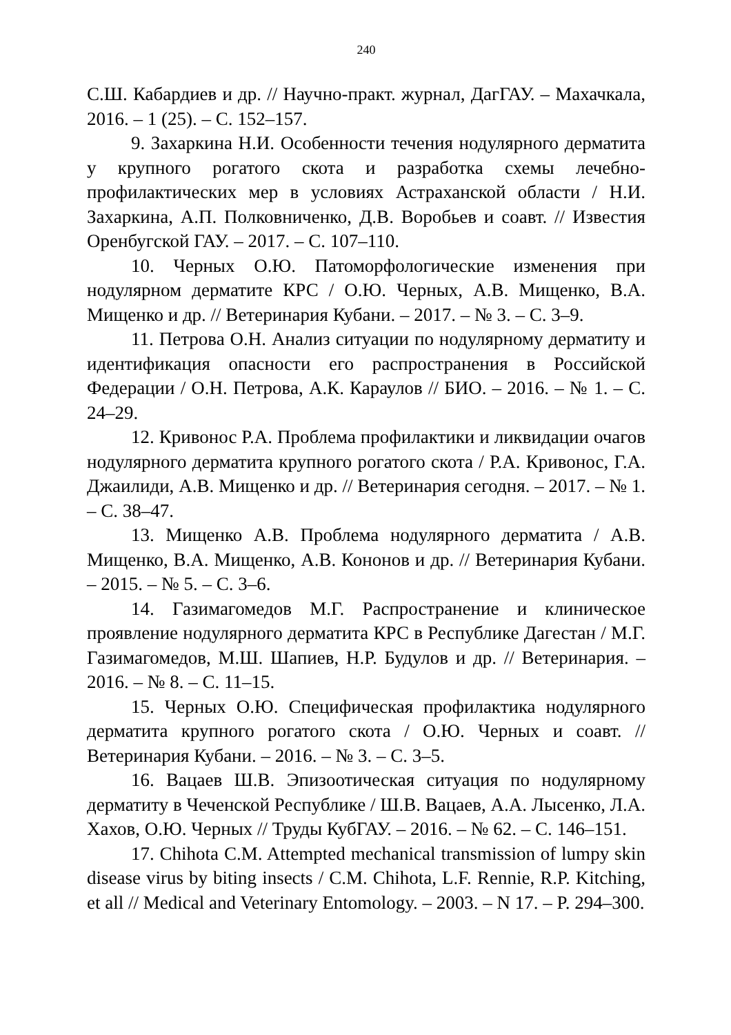240
С.Ш. Кабардиев и др. // Научно-практ. журнал, ДагГАУ. – Махачкала, 2016. – 1 (25). – С. 152–157.
9. Захаркина Н.И. Особенности течения нодулярного дерматита у крупного рогатого скота и разработка схемы лечебно-профилактических мер в условиях Астраханской области / Н.И. Захаркина, А.П. Полковниченко, Д.В. Воробьев и соавт. // Известия Оренбугской ГАУ. – 2017. – С. 107–110.
10. Черных О.Ю. Патоморфологические изменения при нодулярном дерматите КРС / О.Ю. Черных, А.В. Мищенко, В.А. Мищенко и др. // Ветеринария Кубани. – 2017. – № 3. – С. 3–9.
11. Петрова О.Н. Анализ ситуации по нодулярному дерматиту и идентификация опасности его распространения в Российской Федерации / О.Н. Петрова, А.К. Караулов // БИО. – 2016. – № 1. – С. 24–29.
12. Кривонос Р.А. Проблема профилактики и ликвидации очагов нодулярного дерматита крупного рогатого скота / Р.А. Кривонос, Г.А. Джаилиди, А.В. Мищенко и др. // Ветеринария сегодня. – 2017. – № 1. – С. 38–47.
13. Мищенко А.В. Проблема нодулярного дерматита / А.В. Мищенко, В.А. Мищенко, А.В. Кононов и др. // Ветеринария Кубани. – 2015. – № 5. – С. 3–6.
14. Газимагомедов М.Г. Распространение и клиническое проявление нодулярного дерматита КРС в Республике Дагестан / М.Г. Газимагомедов, М.Ш. Шапиев, Н.Р. Будулов и др. // Ветеринария. – 2016. – № 8. – С. 11–15.
15. Черных О.Ю. Специфическая профилактика нодулярного дерматита крупного рогатого скота / О.Ю. Черных и соавт. // Ветеринария Кубани. – 2016. – № 3. – С. 3–5.
16. Вацаев Ш.В. Эпизоотическая ситуация по нодулярному дерматиту в Чеченской Республике / Ш.В. Вацаев, А.А. Лысенко, Л.А. Хахов, О.Ю. Черных // Труды КубГАУ. – 2016. – № 62. – С. 146–151.
17. Chihota C.M. Attempted mechanical transmission of lumpy skin disease virus by biting insects / C.M. Chihota, L.F. Rennie, R.P. Kitching, et all // Medical and Veterinary Entomology. – 2003. – N 17. – P. 294–300.